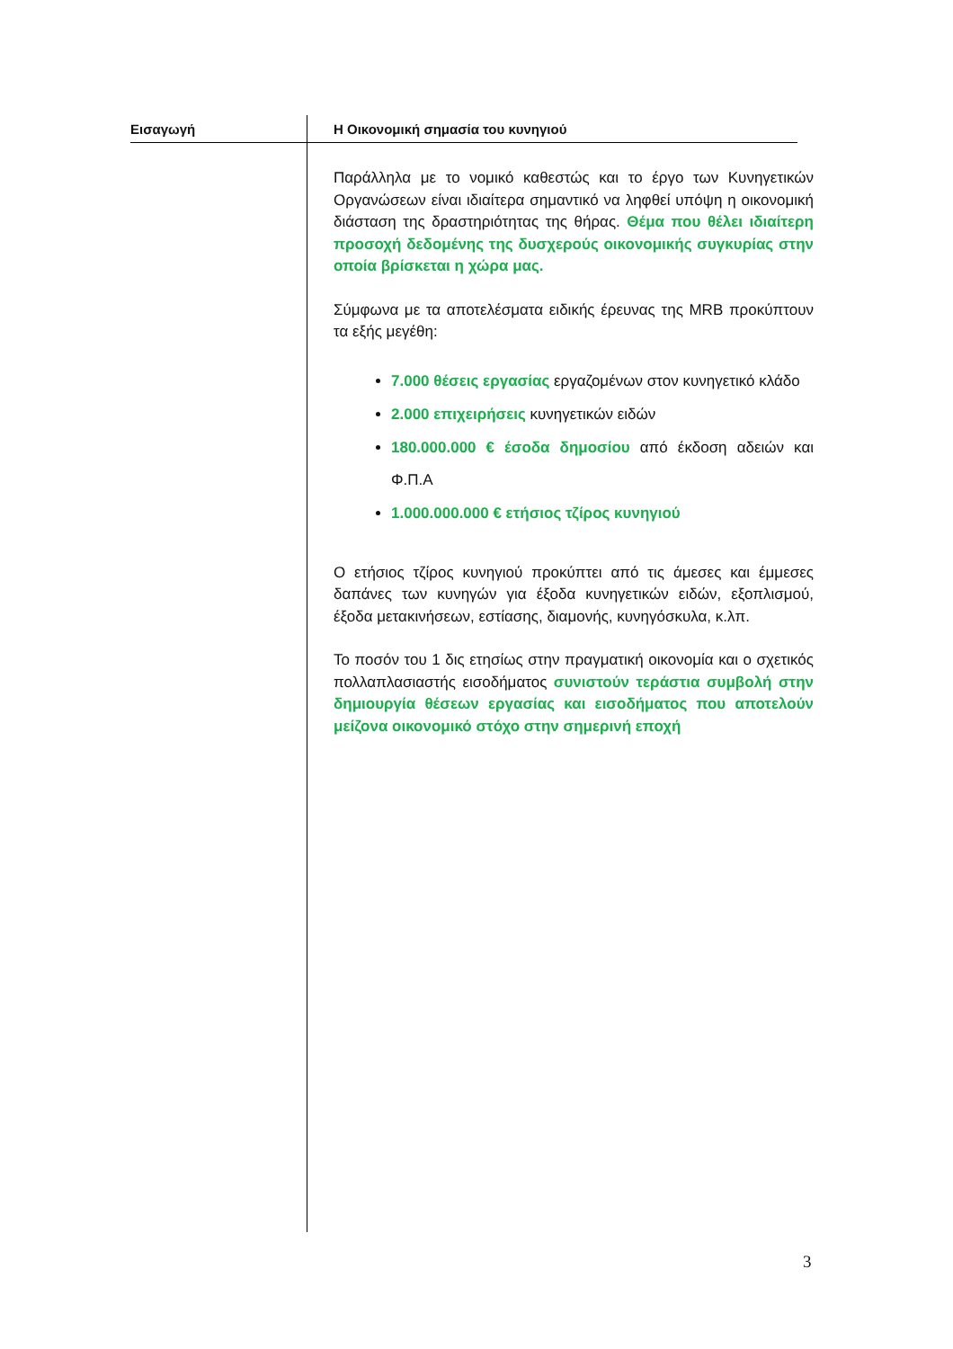Εισαγωγή
Η Οικονομική σημασία του κυνηγιού
Παράλληλα με το νομικό καθεστώς και το έργο των Κυνηγετικών Οργανώσεων είναι ιδιαίτερα σημαντικό να ληφθεί υπόψη η οικονομική διάσταση της δραστηριότητας της θήρας. Θέμα που θέλει ιδιαίτερη προσοχή δεδομένης της δυσχερούς οικονομικής συγκυρίας στην οποία βρίσκεται η χώρα μας.
Σύμφωνα με τα αποτελέσματα ειδικής έρευνας της MRB προκύπτουν τα εξής μεγέθη:
7.000 θέσεις εργασίας εργαζομένων στον κυνηγετικό κλάδο
2.000 επιχειρήσεις κυνηγετικών ειδών
180.000.000 € έσοδα δημοσίου από έκδοση αδειών και Φ.Π.Α
1.000.000.000 € ετήσιος τζίρος κυνηγιού
Ο ετήσιος τζίρος κυνηγιού προκύπτει από τις άμεσες και έμμεσες δαπάνες των κυνηγών για έξοδα κυνηγετικών ειδών, εξοπλισμού, έξοδα μετακινήσεων, εστίασης, διαμονής, κυνηγόσκυλα, κ.λπ.
Το ποσόν του 1 δις ετησίως στην πραγματική οικονομία και ο σχετικός πολλαπλασιαστής εισοδήματος συνιστούν τεράστια συμβολή στην δημιουργία θέσεων εργασίας και εισοδήματος που αποτελούν μείζονα οικονομικό στόχο στην σημερινή εποχή
3